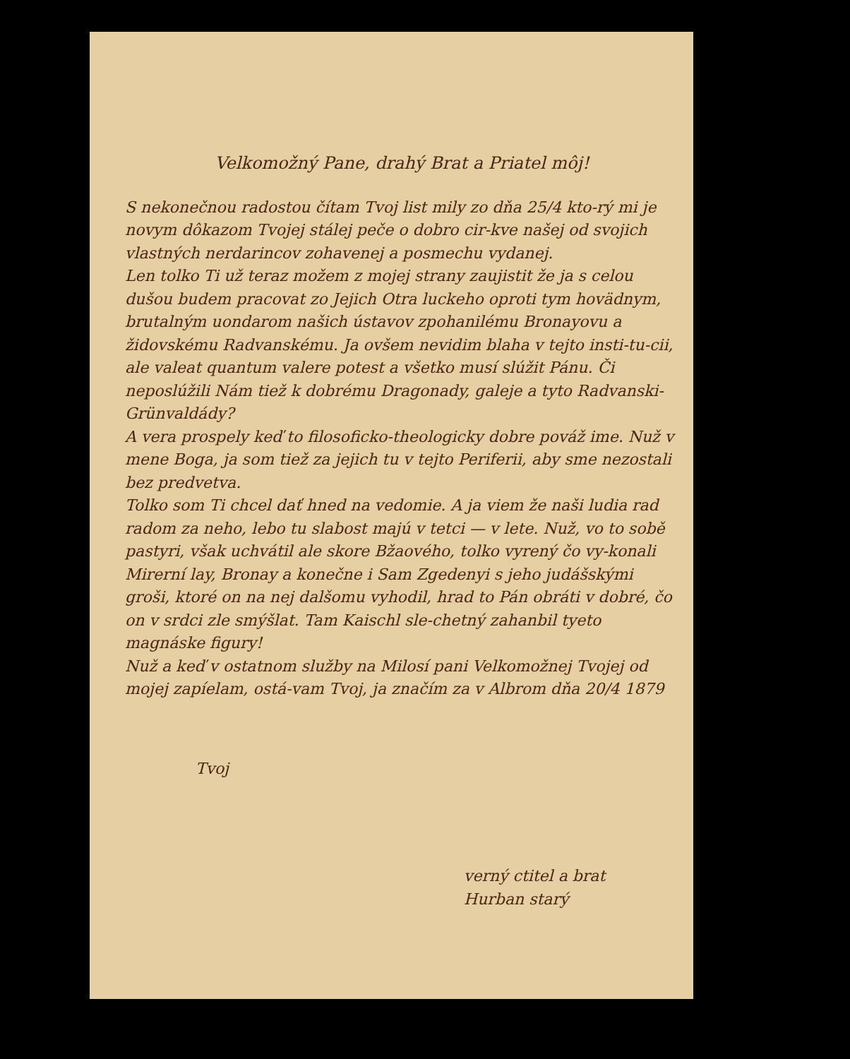Velkomožný Pane, drahý Brat a Priatel môj!
S nekonečnou radostou čítam Tvoj list mily zo dňa 25/4 kto-rý mi je novym dôkazom Tvojej stálej peče o dobro cir-kve našej od svojich vlastných nerdarincov zohavenej a posmechu vydanej.
Len tolko Ti už teraz možem z mojej strany zaujistit že ja s celou dušou budem pracovat zo Jejich Otra luckeho oproti tym hovädnym, brutalným uondarom našich ústavov zpohanilému Bronayovu a židovskému Radvanskému. Ja ovšem nevidim blaha v tejto insti-tu-cii, ale valeat quantum valere potest a všetko musí slúžit Pánu. Či neposlúžili Nám tiež k dobrému Dragonady, galeje a tyto Radvanski-Grünvaldády?
A vera prospely keď to filosoficko-theologicky dobre pováž ime. Nuž v mene Boga, ja som tiež za jejich tu v tejto Periferii, aby sme nezostali bez predvetva.
Tolko som Ti chcel dať hned na vedomie. A ja viem že naši ludia rad radom za neho, lebo tu slabost majú v tetci — v lete. Nuž, vo to sobě pastyri, však uchvátil ale skore Bžaového, tolko vyrený čo vy-konali Mirerní lay, Bronay a konečne i Sam Zgedenyi s jeho judášskými groši, ktoré on na nej dalšomu vyhodil, hrad to Pán obráti v dobré, čo on v srdci zle smýšlat. Tam Kaischl sle-chetný zahanbil tyeto magnáske figury!
Nuž a keď v ostatnom služby na Milosí pani Velkomožnej Tvojej od mojej zapíelam, ostá-vam Tvoj, ja značím za v Albrom dňa 20/4 1879
Tvoj
verný ctitel a brat
Hurban starý